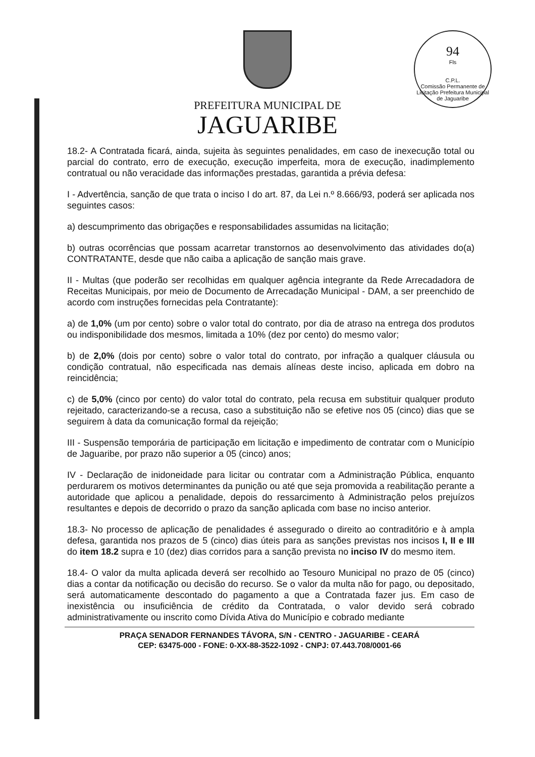94
Fls
C.P.L.
Comissão Permanente de Licitação Prefeitura Municipal de Jaguaribe
PREFEITURA MUNICIPAL DE
JAGUARIBE
18.2- A Contratada ficará, ainda, sujeita às seguintes penalidades, em caso de inexecução total ou parcial do contrato, erro de execução, execução imperfeita, mora de execução, inadimplemento contratual ou não veracidade das informações prestadas, garantida a prévia defesa:
I - Advertência, sanção de que trata o inciso I do art. 87, da Lei n.º 8.666/93, poderá ser aplicada nos seguintes casos:
a) descumprimento das obrigações e responsabilidades assumidas na licitação;
b) outras ocorrências que possam acarretar transtornos ao desenvolvimento das atividades do(a) CONTRATANTE, desde que não caiba a aplicação de sanção mais grave.
II - Multas (que poderão ser recolhidas em qualquer agência integrante da Rede Arrecadadora de Receitas Municipais, por meio de Documento de Arrecadação Municipal - DAM, a ser preenchido de acordo com instruções fornecidas pela Contratante):
a) de 1,0% (um por cento) sobre o valor total do contrato, por dia de atraso na entrega dos produtos ou indisponibilidade dos mesmos, limitada a 10% (dez por cento) do mesmo valor;
b) de 2,0% (dois por cento) sobre o valor total do contrato, por infração a qualquer cláusula ou condição contratual, não especificada nas demais alíneas deste inciso, aplicada em dobro na reincidência;
c) de 5,0% (cinco por cento) do valor total do contrato, pela recusa em substituir qualquer produto rejeitado, caracterizando-se a recusa, caso a substituição não se efetive nos 05 (cinco) dias que se seguirem à data da comunicação formal da rejeição;
III - Suspensão temporária de participação em licitação e impedimento de contratar com o Município de Jaguaribe, por prazo não superior a 05 (cinco) anos;
IV - Declaração de inidoneidade para licitar ou contratar com a Administração Pública, enquanto perdurarem os motivos determinantes da punição ou até que seja promovida a reabilitação perante a autoridade que aplicou a penalidade, depois do ressarcimento à Administração pelos prejuízos resultantes e depois de decorrido o prazo da sanção aplicada com base no inciso anterior.
18.3- No processo de aplicação de penalidades é assegurado o direito ao contraditório e à ampla defesa, garantida nos prazos de 5 (cinco) dias úteis para as sanções previstas nos incisos I, II e III do item 18.2 supra e 10 (dez) dias corridos para a sanção prevista no inciso IV do mesmo item.
18.4- O valor da multa aplicada deverá ser recolhido ao Tesouro Municipal no prazo de 05 (cinco) dias a contar da notificação ou decisão do recurso. Se o valor da multa não for pago, ou depositado, será automaticamente descontado do pagamento a que a Contratada fazer jus. Em caso de inexistência ou insuficiência de crédito da Contratada, o valor devido será cobrado administrativamente ou inscrito como Dívida Ativa do Município e cobrado mediante
PRAÇA SENADOR FERNANDES TÁVORA, S/N - CENTRO - JAGUARIBE - CEARÁ
CEP: 63475-000 - FONE: 0-XX-88-3522-1092 - CNPJ: 07.443.708/0001-66